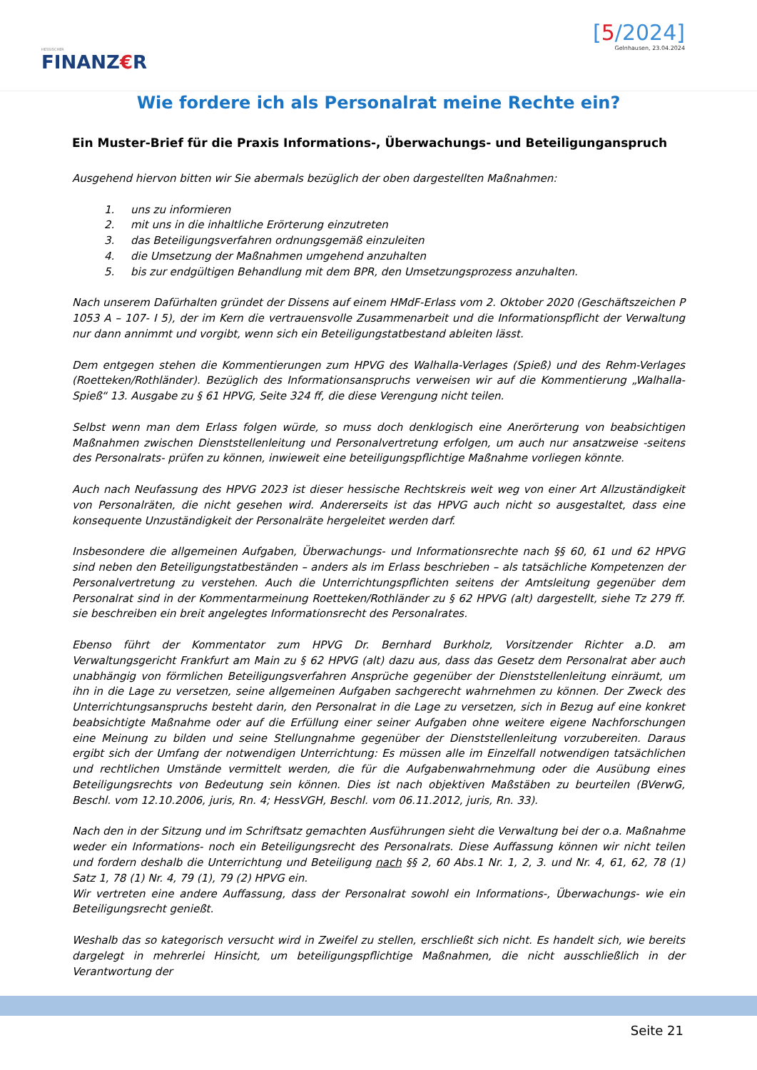HESSISCHER
FINANZ€R
[5/2024]
Gelnhausen, 23.04.2024
Wie fordere ich als Personalrat meine Rechte ein?
Ein Muster-Brief für die Praxis Informations-, Überwachungs- und Beteiligunganspruch
Ausgehend hiervon bitten wir Sie abermals bezüglich der oben dargestellten Maßnahmen:
1. uns zu informieren
2. mit uns in die inhaltliche Erörterung einzutreten
3. das Beteiligungsverfahren ordnungsgemäß einzuleiten
4. die Umsetzung der Maßnahmen umgehend anzuhalten
5. bis zur endgültigen Behandlung mit dem BPR, den Umsetzungsprozess anzuhalten.
Nach unserem Dafürhalten gründet der Dissens auf einem HMdF-Erlass vom 2. Oktober 2020 (Geschäftszeichen P 1053 A – 107- I 5), der im Kern die vertrauensvolle Zusammenarbeit und die Informationspflicht der Verwaltung nur dann annimmt und vorgibt, wenn sich ein Beteiligungstatbestand ableiten lässt.
Dem entgegen stehen die Kommentierungen zum HPVG des Walhalla-Verlages (Spieß) und des Rehm-Verlages (Roetteken/Rothländer). Bezüglich des Informationsanspruchs verweisen wir auf die Kommentierung „Walhalla-Spieß“ 13. Ausgabe zu § 61 HPVG, Seite 324 ff, die diese Verengung nicht teilen.
Selbst wenn man dem Erlass folgen würde, so muss doch denklogisch eine Anerörterung von beabsichtigen Maßnahmen zwischen Dienststellenleitung und Personalvertretung erfolgen, um auch nur ansatzweise -seitens des Personalrats- prüfen zu können, inwieweit eine beteiligungspflichtige Maßnahme vorliegen könnte.
Auch nach Neufassung des HPVG 2023 ist dieser hessische Rechtskreis weit weg von einer Art Allzuständigkeit von Personalräten, die nicht gesehen wird. Andererseits ist das HPVG auch nicht so ausgestaltet, dass eine konsequente Unzuständigkeit der Personalräte hergeleitet werden darf.
Insbesondere die allgemeinen Aufgaben, Überwachungs- und Informationsrechte nach §§ 60, 61 und 62 HPVG sind neben den Beteiligungstatbeständen – anders als im Erlass beschrieben – als tatsächliche Kompetenzen der Personalvertretung zu verstehen. Auch die Unterrichtungspflichten seitens der Amtsleitung gegenüber dem Personalrat sind in der Kommentarmeinung Roetteken/Rothländer zu § 62 HPVG (alt) dargestellt, siehe Tz 279 ff. sie beschreiben ein breit angelegtes Informationsrecht des Personalrates.
Ebenso führt der Kommentator zum HPVG Dr. Bernhard Burkholz, Vorsitzender Richter a.D. am Verwaltungsgericht Frankfurt am Main zu § 62 HPVG (alt) dazu aus, dass das Gesetz dem Personalrat aber auch unabhängig von förmlichen Beteiligungsverfahren Ansprüche gegenüber der Dienststellenleitung einräumt, um ihn in die Lage zu versetzen, seine allgemeinen Aufgaben sachgerecht wahrnehmen zu können. Der Zweck des Unterrichtungsanspruchs besteht darin, den Personalrat in die Lage zu versetzen, sich in Bezug auf eine konkret beabsichtigte Maßnahme oder auf die Erfüllung einer seiner Aufgaben ohne weitere eigene Nachforschungen eine Meinung zu bilden und seine Stellungnahme gegenüber der Dienststellenleitung vorzubereiten. Daraus ergibt sich der Umfang der notwendigen Unterrichtung: Es müssen alle im Einzelfall notwendigen tatsächlichen und rechtlichen Umstände vermittelt werden, die für die Aufgabenwahrnehmung oder die Ausübung eines Beteiligungsrechts von Bedeutung sein können. Dies ist nach objektiven Maßstäben zu beurteilen (BVerwG, Beschl. vom 12.10.2006, juris, Rn. 4; HessVGH, Beschl. vom 06.11.2012, juris, Rn. 33).
Nach den in der Sitzung und im Schriftsatz gemachten Ausführungen sieht die Verwaltung bei der o.a. Maßnahme weder ein Informations- noch ein Beteiligungsrecht des Personalrats. Diese Auffassung können wir nicht teilen und fordern deshalb die Unterrichtung und Beteiligung nach §§ 2, 60 Abs.1 Nr. 1, 2, 3. und Nr. 4, 61, 62, 78 (1) Satz 1, 78 (1) Nr. 4, 79 (1), 79 (2) HPVG ein.
Wir vertreten eine andere Auffassung, dass der Personalrat sowohl ein Informations-, Überwachungs- wie ein Beteiligungsrecht genießt.
Weshalb das so kategorisch versucht wird in Zweifel zu stellen, erschließt sich nicht. Es handelt sich, wie bereits dargelegt in mehrerlei Hinsicht, um beteiligungspflichtige Maßnahmen, die nicht ausschließlich in der Verantwortung der
Seite 21